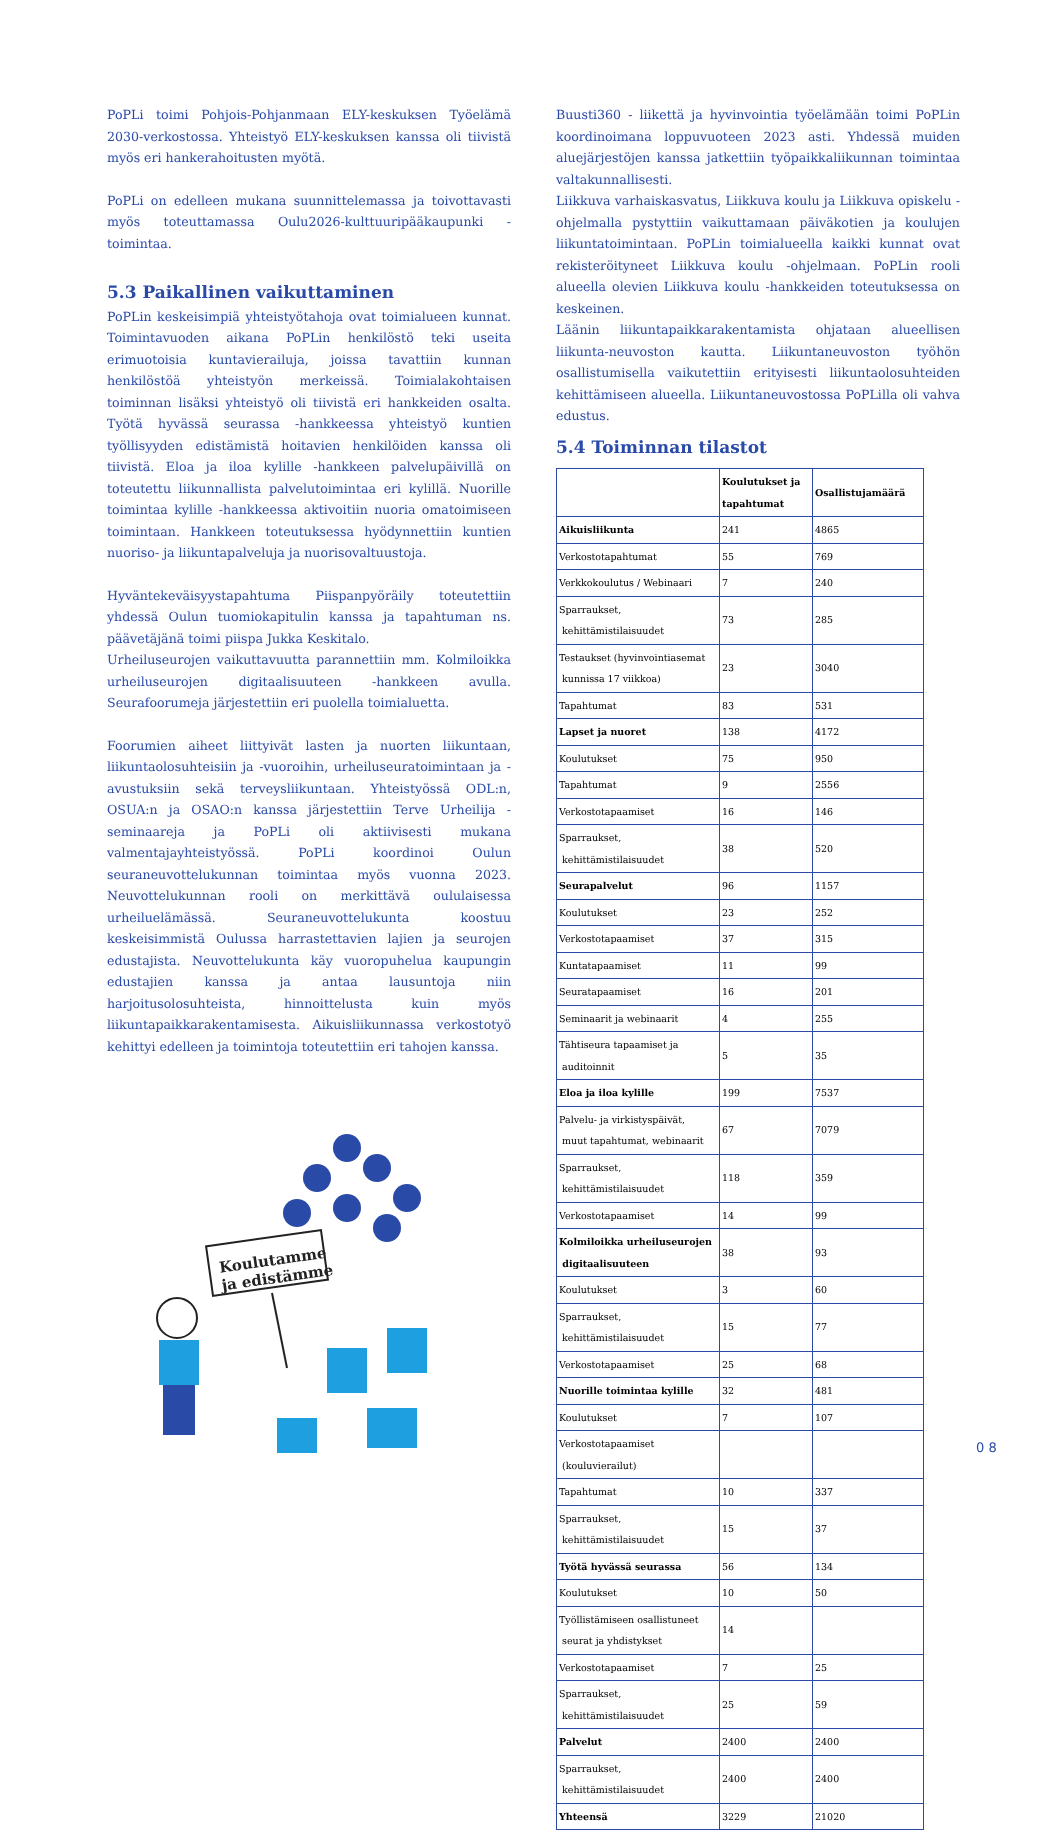PoPLi toimi Pohjois-Pohjanmaan ELY-keskuksen Työelämä 2030-verkostossa. Yhteistyö ELY-keskuksen kanssa oli tiivistä myös eri hankerahoitusten myötä.
PoPLi on edelleen mukana suunnittelemassa ja toivottavasti myös toteuttamassa Oulu2026-kulttuuripääkaupunki -toimintaa.
5.3 Paikallinen vaikuttaminen
PoPLin keskeisimpiä yhteistyötahoja ovat toimialueen kunnat. Toimintavuoden aikana PoPLin henkilöstö teki useita erimuotoisia kuntavierailuja, joissa tavattiin kunnan henkilöstöä yhteistyön merkeissä. Toimialakohtaisen toiminnan lisäksi yhteistyö oli tiivistä eri hankkeiden osalta. Työtä hyvässä seurassa -hankkeessa yhteistyö kuntien työllisyyden edistämistä hoitavien henkilöiden kanssa oli tiivistä. Eloa ja iloa kylille -hankkeen palvelupäivillä on toteutettu liikunnallista palvelutoimintaa eri kylillä. Nuorille toimintaa kylille -hankkeessa aktivoitiin nuoria omatoimiseen toimintaan. Hankkeen toteutuksessa hyödynnettiin kuntien nuoriso- ja liikuntapalveluja ja nuorisovaltuustoja.
Hyväntekeväisyystapahtuma Piispanpyöräily toteutettiin yhdessä Oulun tuomiokapitulin kanssa ja tapahtuman ns. päävetäjänä toimi piispa Jukka Keskitalo.
Urheiluseurojen vaikuttavuutta parannettiin mm. Kolmiloikka urheiluseurojen digitaalisuuteen -hankkeen avulla. Seurafoorumeja järjestettiin eri puolella toimialuetta.
Foorumien aiheet liittyivät lasten ja nuorten liikuntaan, liikuntaolosuhteisiin ja -vuoroihin, urheiluseuratoimintaan ja -avustuksiin sekä terveysliikuntaan. Yhteistyössä ODL:n, OSUA:n ja OSAO:n kanssa järjestettiin Terve Urheilija -seminaareja ja PoPLi oli aktiivisesti mukana valmentajayhteistyössä. PoPLi koordinoi Oulun seuraneuvottelukunnan toimintaa myös vuonna 2023. Neuvottelukunnan rooli on merkittävä oululaisessa urheiluelämässä. Seuraneuvottelukunta koostuu keskeisimmistä Oulussa harrastettavien lajien ja seurojen edustajista. Neuvottelukunta käy vuoropuhelua kaupungin edustajien kanssa ja antaa lausuntoja niin harjoitusolosuhteista, hinnoittelusta kuin myös liikuntapaikkarakentamisesta. Aikuisliikunnassa verkostotyö kehittyi edelleen ja toimintoja toteutettiin eri tahojen kanssa.
Koulutamme
ja edistämme
Buusti360 - liikettä ja hyvinvointia työelämään toimi PoPLin koordinoimana loppuvuoteen 2023 asti. Yhdessä muiden aluejärjestöjen kanssa jatkettiin työpaikkaliikunnan toimintaa valtakunnallisesti.
Liikkuva varhaiskasvatus, Liikkuva koulu ja Liikkuva opiskelu -ohjelmalla pystyttiin vaikuttamaan päiväkotien ja koulujen liikuntatoimintaan. PoPLin toimialueella kaikki kunnat ovat rekisteröityneet Liikkuva koulu -ohjelmaan. PoPLin rooli alueella olevien Liikkuva koulu -hankkeiden toteutuksessa on keskeinen.
Läänin liikuntapaikkarakentamista ohjataan alueellisen liikunta-neuvoston kautta. Liikuntaneuvoston työhön osallistumisella vaikutettiin erityisesti liikuntaolosuhteiden kehittämiseen alueella. Liikuntaneuvostossa PoPLilla oli vahva edustus.
5.4 Toiminnan tilastot
| | Koulutukset ja tapahtumat | Osallistujamäärä |
| --- | --- | --- |
| Aikuisliikunta | 241 | 4865 |
| Verkostotapahtumat | 55 | 769 |
| Verkkokoulutus / Webinaari | 7 | 240 |
| Sparraukset, kehittämistilaisuudet | 73 | 285 |
| Testaukset (hyvinvointiasemat kunnissa 17 viikkoa) | 23 | 3040 |
| Tapahtumat | 83 | 531 |
| Lapset ja nuoret | 138 | 4172 |
| Koulutukset | 75 | 950 |
| Tapahtumat | 9 | 2556 |
| Verkostotapaamiset | 16 | 146 |
| Sparraukset, kehittämistilaisuudet | 38 | 520 |
| Seurapalvelut | 96 | 1157 |
| Koulutukset | 23 | 252 |
| Verkostotapaamiset | 37 | 315 |
| Kuntatapaamiset | 11 | 99 |
| Seuratapaamiset | 16 | 201 |
| Seminaarit ja webinaarit | 4 | 255 |
| Tähtiseura tapaamiset ja auditoinnit | 5 | 35 |
| Eloa ja iloa kylille | 199 | 7537 |
| Palvelu- ja virkistyspäivät, muut tapahtumat, webinaarit | 67 | 7079 |
| Sparraukset, kehittämistilaisuudet | 118 | 359 |
| Verkostotapaamiset | 14 | 99 |
| Kolmiloikka urheiluseurojen digitaalisuuteen | 38 | 93 |
| Koulutukset | 3 | 60 |
| Sparraukset, kehittämistilaisuudet | 15 | 77 |
| Verkostotapaamiset | 25 | 68 |
| Nuorille toimintaa kylille | 32 | 481 |
| Koulutukset | 7 | 107 |
| Verkostotapaamiset (kouluvierailut) | | |
| Tapahtumat | 10 | 337 |
| Sparraukset, kehittämistilaisuudet | 15 | 37 |
| Työtä hyvässä seurassa | 56 | 134 |
| Koulutukset | 10 | 50 |
| Työllistämiseen osallistuneet seurat ja yhdistykset | 14 | |
| Verkostotapaamiset | 7 | 25 |
| Sparraukset, kehittämistilaisuudet | 25 | 59 |
| Palvelut | 2400 | 2400 |
| Sparraukset, kehittämistilaisuudet | 2400 | 2400 |
| Yhteensä | 3229 | 21020 |
0 8